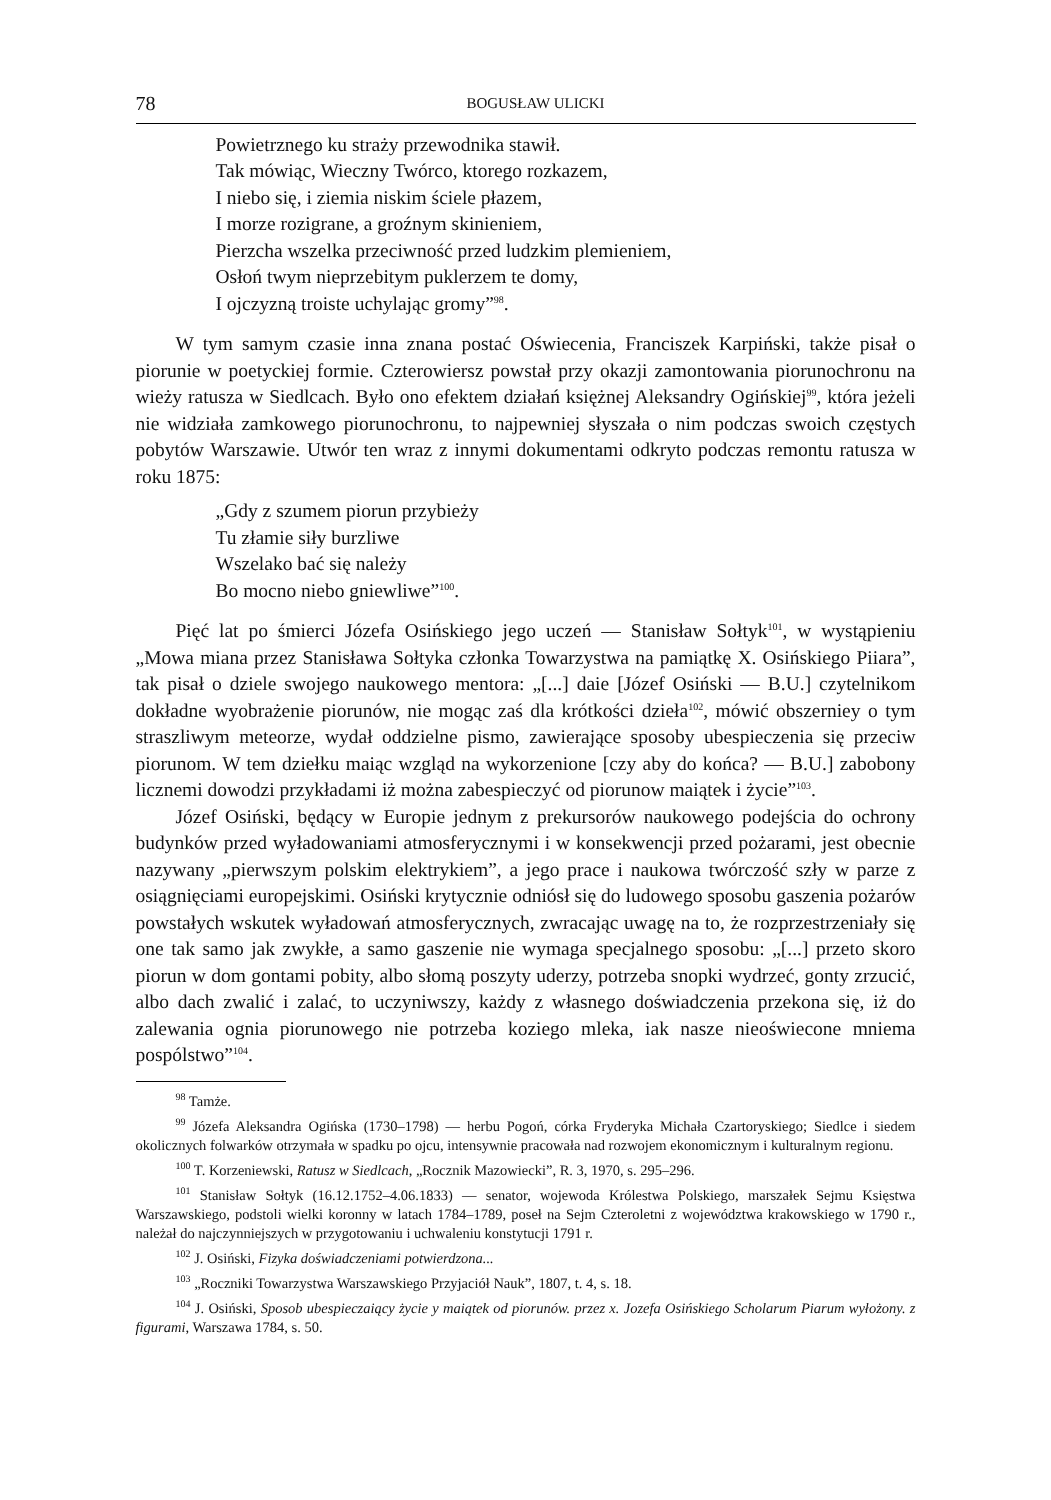78 BOGUSŁAW ULICKI
Powietrznego ku straży przewodnika stawił.
Tak mówiąc, Wieczny Twórco, ktorego rozkazem,
I niebo się, i ziemia niskim ściele płazem,
I morze rozigrane, a groźnym skinieniem,
Pierzcha wszelka przeciwność przed ludzkim plemieniem,
Osłoń twym nieprzebitym puklerzem te domy,
I ojczyzną troiste uchylając gromy”<sup>98</sup>.
W tym samym czasie inna znana postać Oświecenia, Franciszek Karpiński, także pisał o piorunie w poetyckiej formie. Czterowiersz powstał przy okazji zamontowania piorunochronu na wieży ratusza w Siedlcach. Było ono efektem działań księżnej Aleksandry Ogińskiej<sup>99</sup>, która jeżeli nie widziała zamkowego piorunochronu, to najpewniej słyszała o nim podczas swoich częstych pobytów Warszawie. Utwór ten wraz z innymi dokumentami odkryto podczas remontu ratusza w roku 1875:
„Gdy z szumem piorun przybieży
Tu złamie siły burzliwe
Wszelako bać się należy
Bo mocno niebo gniewliwe”<sup>100</sup>.
Pięć lat po śmierci Józefa Osińskiego jego uczeń — Stanisław Sołtyk<sup>101</sup>, w wystąpieniu „Mowa miana przez Stanisława Sołtyka członka Towarzystwa na pamiątkę X. Osińskiego Piiara”, tak pisał o dziele swojego naukowego mentora: „[...] daie [Józef Osiński — B.U.] czytelnikom dokładne wyobrażenie piorunów, nie mogąc zaś dla krótkości dzieła<sup>102</sup>, mówić obszerniey o tym straszliwym meteorze, wydał oddzielne pismo, zawierające sposoby ubespieczenia się przeciw piorunom. W tem dziełku maiąc wzgląd na wykorzenione [czy aby do końca? — B.U.] zabobony licznemi dowodzi przykładami iż można zabespieczyć od piorunow maiątek i życie”<sup>103</sup>.
Józef Osiński, będący w Europie jednym z prekursorów naukowego podejścia do ochrony budynków przed wyładowaniami atmosferycznymi i w konsekwencji przed pożarami, jest obecnie nazywany „pierwszym polskim elektrykiem”, a jego prace i naukowa twórczość szły w parze z osiągnięciami europejskimi. Osiński krytycznie odniósł się do ludowego sposobu gaszenia pożarów powstałych wskutek wyładowań atmosferycznych, zwracając uwagę na to, że rozprzestrzeniały się one tak samo jak zwykłe, a samo gaszenie nie wymaga specjalnego sposobu: „[...] przeto skoro piorun w dom gontami pobity, albo słomą poszyty uderzy, potrzeba snopki wydrzeć, gonty zrzucić, albo dach zwalić i zalać, to uczyniwszy, każdy z własnego doświadczenia przekona się, iż do zalewania ognia piorunowego nie potrzeba koziego mleka, iak nasze nieoświecone mniema pospólstwo”<sup>104</sup>.
<sup>98</sup> Tamże.
<sup>99</sup> Józefa Aleksandra Ogińska (1730–1798) — herbu Pogoń, córka Fryderyka Michała Czartoryskiego; Siedlce i siedem okolicznych folwarków otrzymała w spadku po ojcu, intensywnie pracowała nad rozwojem ekonomicznym i kulturalnym regionu.
<sup>100</sup> T. Korzeniewski, Ratusz w Siedlcach, „Rocznik Mazowiecki”, R. 3, 1970, s. 295–296.
<sup>101</sup> Stanisław Sołtyk (16.12.1752–4.06.1833) — senator, wojewoda Królestwa Polskiego, marszałek Sejmu Księstwa Warszawskiego, podstoli wielki koronny w latach 1784–1789, poseł na Sejm Czteroletni z województwa krakowskiego w 1790 r., należał do najczynniejszych w przygotowaniu i uchwaleniu konstytucji 1791 r.
<sup>102</sup> J. Osiński, Fizyka doświadczeniami potwierdzona...
<sup>103</sup> „Roczniki Towarzystwa Warszawskiego Przyjaciół Nauk”, 1807, t. 4, s. 18.
<sup>104</sup> J. Osiński, Sposob ubespieczaiący życie y maiątek od piorunów. przez x. Jozefa Osińskiego Scholarum Piarum wyłożony. z figurami, Warszawa 1784, s. 50.